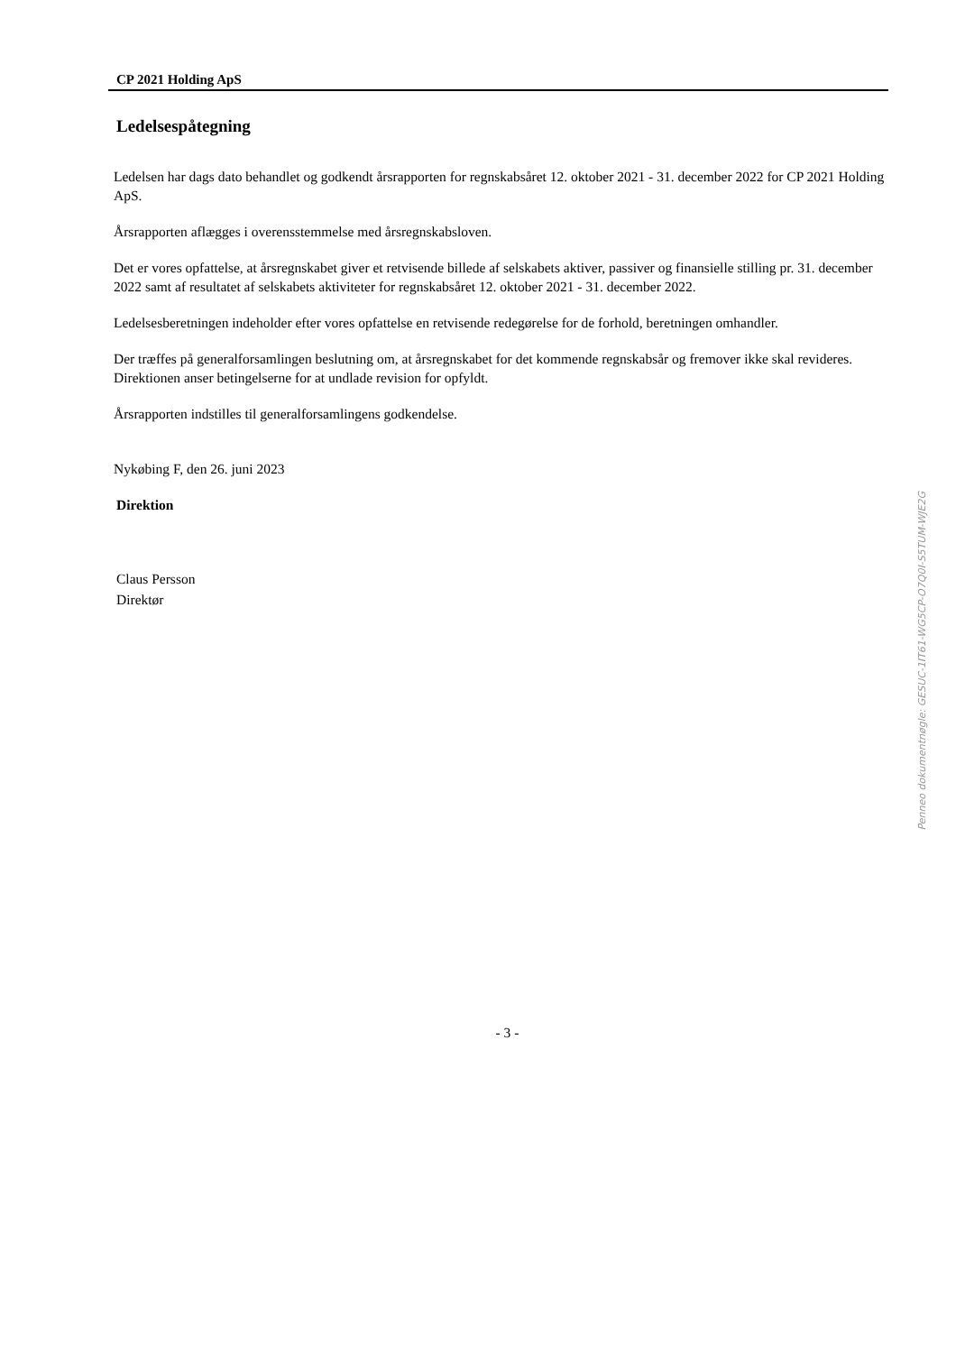CP 2021 Holding ApS
Ledelsespåtegning
Ledelsen har dags dato behandlet og godkendt årsrapporten for regnskabsåret 12. oktober 2021 - 31. december 2022 for CP 2021 Holding ApS.
Årsrapporten aflægges i overensstemmelse med årsregnskabsloven.
Det er vores opfattelse, at årsregnskabet giver et retvisende billede af selskabets aktiver, passiver og finansielle stilling pr. 31. december 2022 samt af resultatet af selskabets aktiviteter for regnskabsåret 12. oktober 2021 - 31. december 2022.
Ledelsesberetningen indeholder efter vores opfattelse en retvisende redegørelse for de forhold, beretningen omhandler.
Der træffes på generalforsamlingen beslutning om, at årsregnskabet for det kommende regnskabsår og fremover ikke skal revideres. Direktionen anser betingelserne for at undlade revision for opfyldt.
Årsrapporten indstilles til generalforsamlingens godkendelse.
Nykøbing F, den 26. juni 2023
Direktion
Claus Persson
Direktør
- 3 -
Penneo dokumentnøgle: GESUC-1IT61-WG5CP-O7Q0I-S5TUM-WJE2G